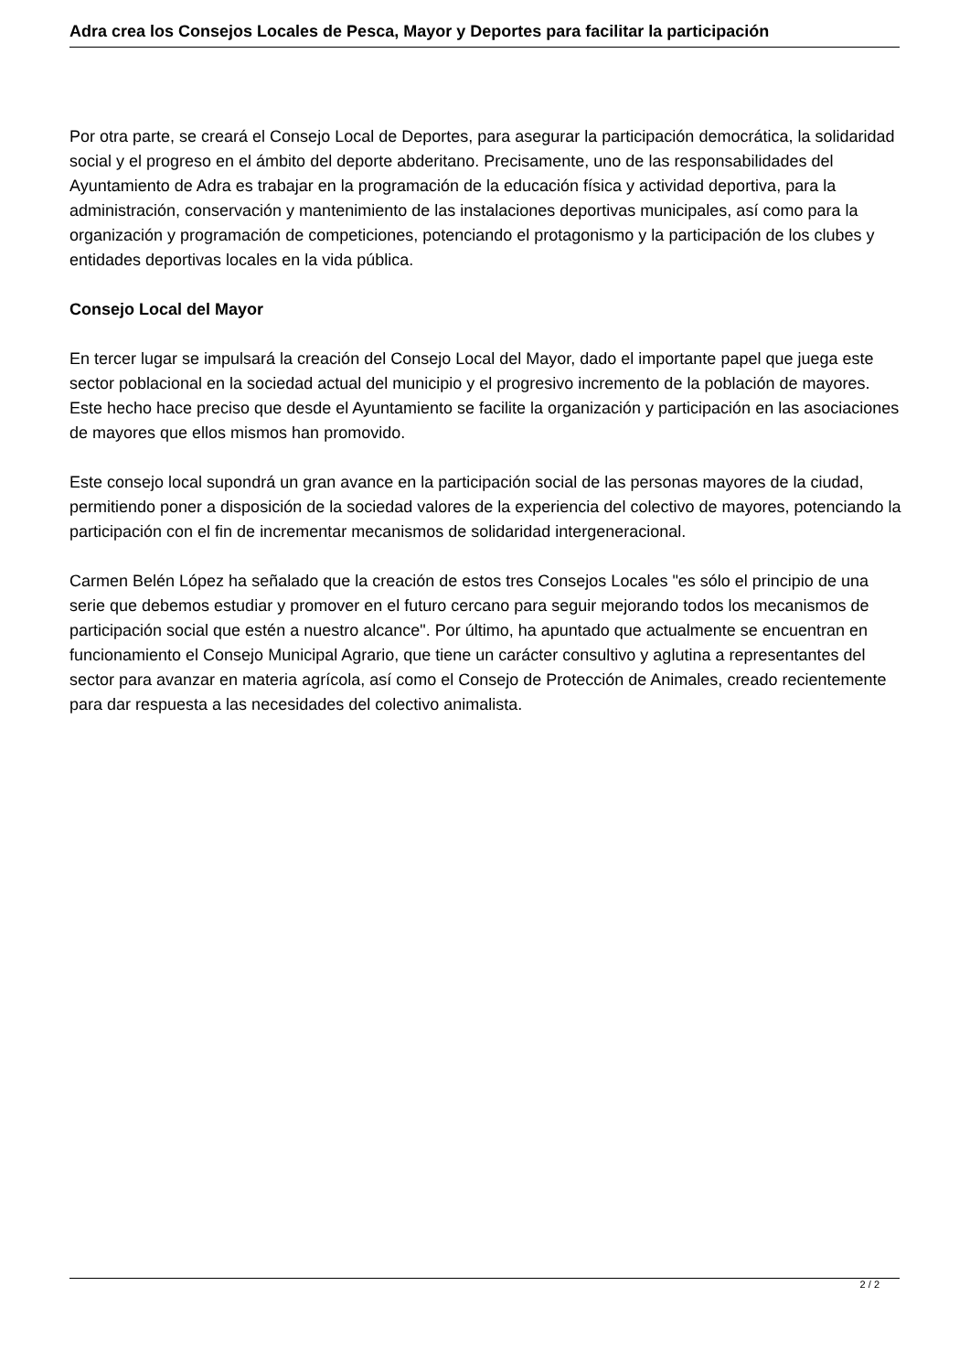Adra crea los Consejos Locales de Pesca, Mayor y Deportes para facilitar la participación
Por otra parte, se creará el Consejo Local de Deportes, para asegurar la participación democrática, la solidaridad social y el progreso en el ámbito del deporte abderitano. Precisamente, uno de las responsabilidades del Ayuntamiento de Adra es trabajar en la programación de la educación física y actividad deportiva, para la administración, conservación y mantenimiento de las instalaciones deportivas municipales, así como para la organización y programación de competiciones, potenciando el protagonismo y la participación de los clubes y entidades deportivas locales en la vida pública.
Consejo Local del Mayor
En tercer lugar se impulsará la creación del Consejo Local del Mayor, dado el importante papel que juega este sector poblacional en la sociedad actual del municipio y el progresivo incremento de la población de mayores. Este hecho hace preciso que desde el Ayuntamiento se facilite la organización y participación en las asociaciones de mayores que ellos mismos han promovido.
Este consejo local supondrá un gran avance en la participación social de las personas mayores de la ciudad, permitiendo poner a disposición de la sociedad valores de la experiencia del colectivo de mayores, potenciando la participación con el fin de incrementar mecanismos de solidaridad intergeneracional.
Carmen Belén López ha señalado que la creación de estos tres Consejos Locales "es sólo el principio de una serie que debemos estudiar y promover en el futuro cercano para seguir mejorando todos los mecanismos de participación social que estén a nuestro alcance". Por último, ha apuntado que actualmente se encuentran en funcionamiento el Consejo Municipal Agrario, que tiene un carácter consultivo y aglutina a representantes del sector para avanzar en materia agrícola, así como el Consejo de Protección de Animales, creado recientemente para dar respuesta a las necesidades del colectivo animalista.
2 / 2